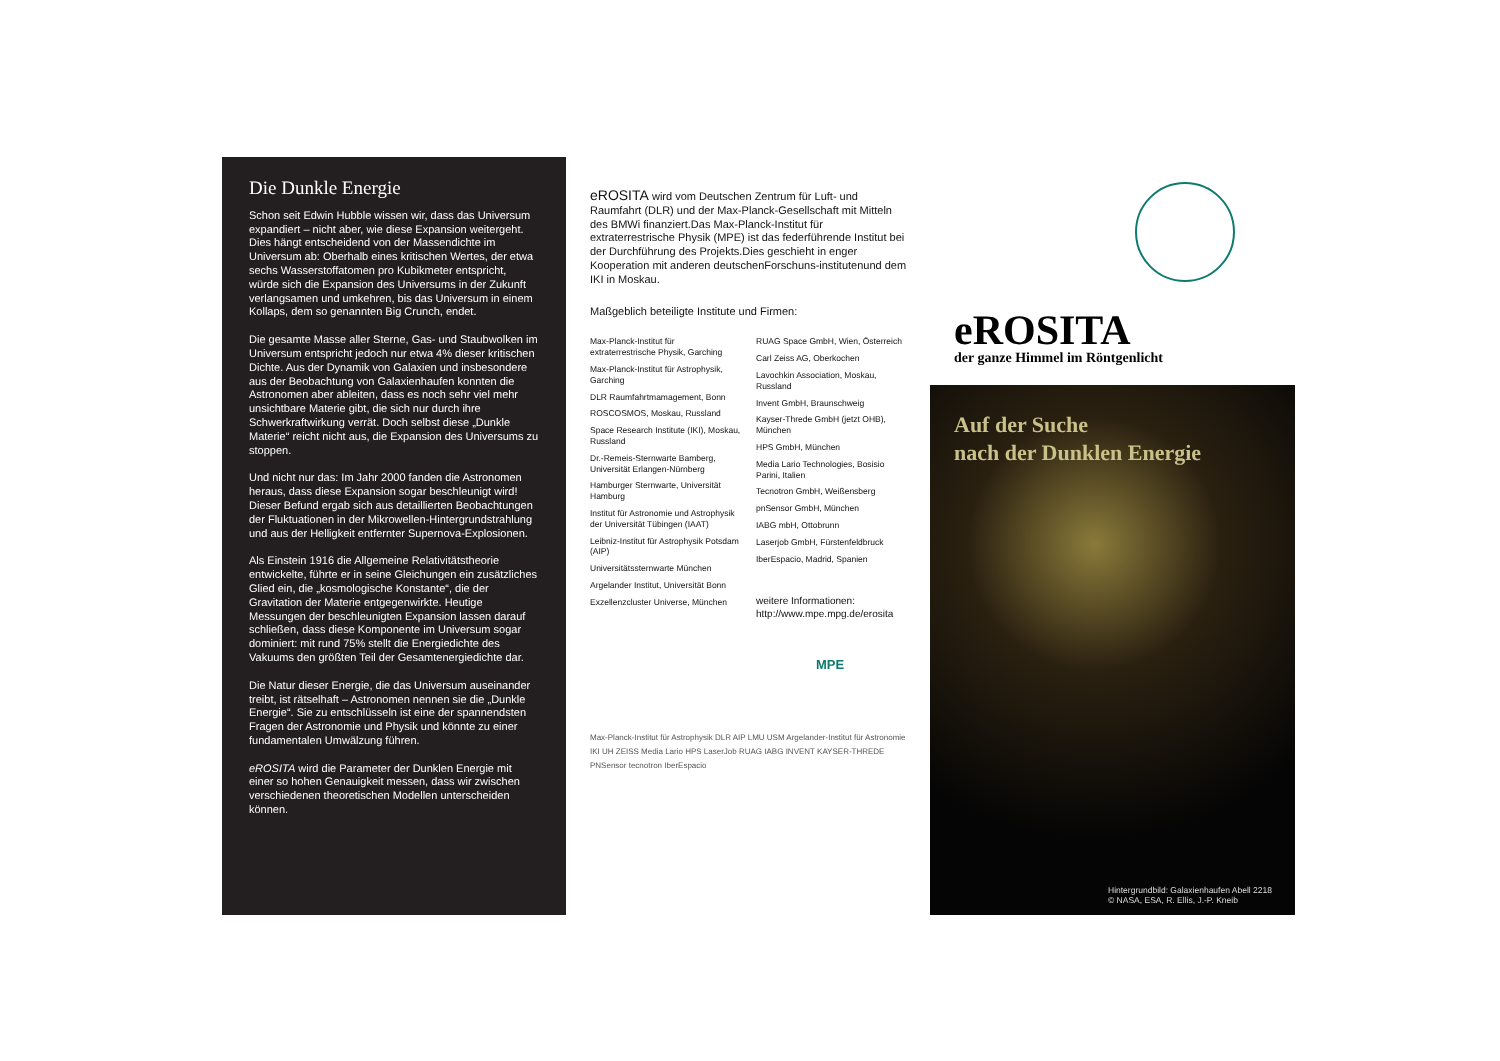Die Dunkle Energie
Schon seit Edwin Hubble wissen wir, dass das Universum expandiert – nicht aber, wie diese Expansion weitergeht. Dies hängt entscheidend von der Massendichte im Universum ab: Oberhalb eines kritischen Wertes, der etwa sechs Wasserstoffatomen pro Kubikmeter entspricht, würde sich die Expansion des Universums in der Zukunft verlangsamen und umkehren, bis das Universum in einem Kollaps, dem so genannten Big Crunch, endet.
Die gesamte Masse aller Sterne, Gas- und Staubwolken im Universum entspricht jedoch nur etwa 4% dieser kritischen Dichte. Aus der Dynamik von Galaxien und insbesondere aus der Beobachtung von Galaxienhaufen konnten die Astronomen aber ableiten, dass es noch sehr viel mehr unsichtbare Materie gibt, die sich nur durch ihre Schwerkraftwirkung verrät. Doch selbst diese „Dunkle Materie“ reicht nicht aus, die Expansion des Universums zu stoppen.
Und nicht nur das: Im Jahr 2000 fanden die Astronomen heraus, dass diese Expansion sogar beschleunigt wird! Dieser Befund ergab sich aus detaillierten Beobachtungen der Fluktuationen in der Mikrowellen-Hintergrundstrahlung und aus der Helligkeit entfernter Supernova-Explosionen.
Als Einstein 1916 die Allgemeine Relativitätstheorie entwickelte, führte er in seine Gleichungen ein zusätzliches Glied ein, die „kosmologische Konstante“, die der Gravitation der Materie entgegenwirkte. Heutige Messungen der beschleunigten Expansion lassen darauf schließen, dass diese Komponente im Universum sogar dominiert: mit rund 75% stellt die Energiedichte des Vakuums den größten Teil der Gesamtenergiedichte dar.
Die Natur dieser Energie, die das Universum auseinander treibt, ist rätselhaft – Astronomen nennen sie die „Dunkle Energie“. Sie zu entschlüsseln ist eine der spannendsten Fragen der Astronomie und Physik und könnte zu einer fundamentalen Umwälzung führen.
eROSITA wird die Parameter der Dunklen Energie mit einer so hohen Genauigkeit messen, dass wir zwischen verschiedenen theoretischen Modellen unterscheiden können.
eROSITA wird vom Deutschen Zentrum für Luft- und Raumfahrt (DLR) und der Max-Planck-Gesellschaft mit Mitteln des BMWi finanziert.Das Max-Planck-Institut für extraterrestrische Physik (MPE) ist das federführende Institut bei der Durchführung des Projekts.Dies geschieht in enger Kooperation mit anderen deutschenForschuns-institutenund dem IKI in Moskau.
Maßgeblich beteiligte Institute und Firmen:
Max-Planck-Institut für extraterrestrische Physik, Garching
Max-Planck-Institut für Astrophysik, Garching
DLR Raumfahrtmamagement, Bonn
ROSCOSMOS, Moskau, Russland
Space Research Institute (IKI), Moskau, Russland
Dr.-Remeis-Sternwarte Bamberg, Universität Erlangen-Nürnberg
Hamburger Sternwarte, Universität Hamburg
Institut für Astronomie und Astrophysik der Universität Tübingen (IAAT)
Leibniz-Institut für Astrophysik Potsdam (AIP)
Universitätssternwarte München
Argelander Institut, Universität Bonn
Exzellenzcluster Universe, München
RUAG Space GmbH, Wien, Österreich
Carl Zeiss AG, Oberkochen
Lavochkin Association, Moskau, Russland
Invent GmbH, Braunschweig
Kayser-Threde GmbH (jetzt OHB), München
HPS GmbH, München
Media Lario Technologies, Bosisio Parini, Italien
Tecnotron GmbH, Weißensberg
pnSensor GmbH, München
IABG mbH, Ottobrunn
Laserjob GmbH, Fürstenfeldbruck
IberEspacio, Madrid, Spanien
weitere Informationen:
http://www.mpe.mpg.de/erosita
MPE
Max-Planck-Institut für Astrophysik DLR AIP LMU USM Argelander-Institut für Astronomie IKI UH ZEISS Media Lario HPS LaserJob RUAG IABG INVENT KAYSER-THREDE PNSensor tecnotron IberEspacio
eROSITA
der ganze Himmel im Röntgenlicht
Auf der Suche
nach der Dunklen Energie
Hintergrundbild: Galaxienhaufen Abell 2218
© NASA, ESA, R. Ellis, J.-P. Kneib